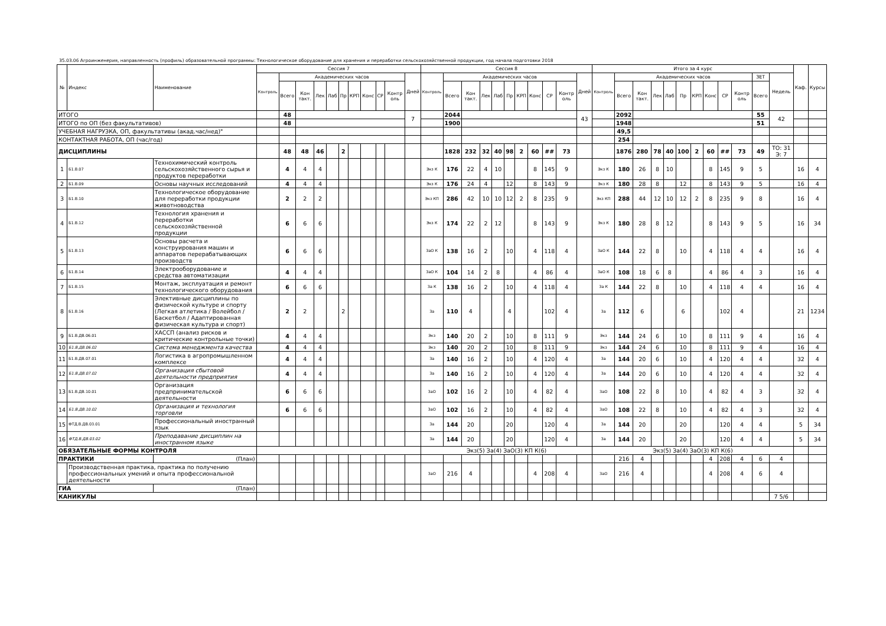35.03.06 Агроинженерия, направленность (профиль) образовательной программы: Технологическое оборудование для хранения и переработки сельскохозяйственной продукции, год начала подготовки 2018
| № | Индекс | Наименование | Сессия 7 | | | | | | | | | | | Сессия 8 | | | | | | | | | | | Итого за 4 курс | | | | | | | | | | | | Каф. | Курсы |
| --- | --- | --- | --- | --- | --- | --- | --- | --- | --- | --- | --- | --- | --- | --- | --- | --- | --- | --- | --- | --- | --- | --- | --- | --- | --- | --- | --- | --- | --- | --- | --- | --- | --- | --- | --- | --- | --- | --- |
| | | | Контроль | Академических часов | | | | | | | | | Дней | Контроль | Академических часов | | | | | | | | | Дней | Контроль | Академических часов | | | | | | | | | ЗЕТ | Недель | | |
| | | | | Всего | Кон такт. | Лек | Лаб | Пр | КРП | Конс | СР | Контр оль | | | Всего | Кон такт. | Лек | Лаб | Пр | КРП | Конс | СР | Контр оль | | | Всего | Кон такт. | Лек | Лаб | Пр | КРП | Конс | СР | Контр оль | Всего | | | |
| ИТОГО | | | | 48 | | | | | | | | | 7 | | 2044 | | | | | | | | | 43 | | 2092 | | | | | | | | | 55 | 42 | | |
| ИТОГО по ОП (без факультативов) | | | | 48 | | | | | | | | | | | 1900 | | | | | | | | | | | 1948 | | | | | | | | | 51 | | | |
| УЧЕБНАЯ НАГРУЗКА, ОП, факультативы (акад.час/нед)" | | | | | | | | | | | | | | | | | | | | | | | | | | 49,5 | | | | | | | | | | | | |
| КОНТАКТНАЯ РАБОТА, ОП (час/год) | | | | | | | | | | | | | | | | | | | | | | | | | | 254 | | | | | | | | | | | | |
| ДИСЦИПЛИНЫ | | | | 48 | 48 | 46 | | 2 | | | | | | | 1828 | 232 | 32 | 40 | 98 | 2 | 60 | ## | 73 | | | 1876 | 280 | 78 | 40 | 100 | 2 | 60 | ## | 73 | 49 | ТО: 31 Э: 7 | | |
| 1 | Б1.В.07 | Технохимический контроль сельскохозяйственного сырья и продуктов переработки | | 4 | 4 | 4 | | | | | | | | Экз К | 176 | 22 | 4 | 10 | | | 8 | 145 | 9 | | Экз К | 180 | 26 | 8 | 10 | | | 8 | 145 | 9 | 5 | | 16 | 4 |
| 2 | Б1.В.09 | Основы научных исследований | | 4 | 4 | 4 | | | | | | | | Экз К | 176 | 24 | 4 | | 12 | | 8 | 143 | 9 | | Экз К | 180 | 28 | 8 | | 12 | | 8 | 143 | 9 | 5 | | 16 | 4 |
| 3 | Б1.В.10 | Технологическое оборудование для переработки продукции животноводства | | 2 | 2 | 2 | | | | | | | | Экз КП | 286 | 42 | 10 | 10 | 12 | 2 | 8 | 235 | 9 | | Экз КП | 288 | 44 | 12 | 10 | 12 | 2 | 8 | 235 | 9 | 8 | | 16 | 4 |
| 4 | Б1.В.12 | Технология хранения и переработки сельскохозяйственной продукции | | 6 | 6 | 6 | | | | | | | | Экз К | 174 | 22 | 2 | 12 | | | 8 | 143 | 9 | | Экз К | 180 | 28 | 8 | 12 | | | 8 | 143 | 9 | 5 | | 16 | 34 |
| 5 | Б1.В.13 | Основы расчета и конструирования машин и аппаратов перерабатывающих производств | | 6 | 6 | 6 | | | | | | | | ЗаО К | 138 | 16 | 2 | | 10 | | 4 | 118 | 4 | | ЗаО К | 144 | 22 | 8 | | 10 | | 4 | 118 | 4 | 4 | | 16 | 4 |
| 6 | Б1.В.14 | Электрооборудование и средства автоматизации | | 4 | 4 | 4 | | | | | | | | ЗаО К | 104 | 14 | 2 | 8 | | | 4 | 86 | 4 | | ЗаО К | 108 | 18 | 6 | 8 | | | 4 | 86 | 4 | 3 | | 16 | 4 |
| 7 | Б1.В.15 | Монтаж, эксплуатация и ремонт технологического оборудования | | 6 | 6 | 6 | | | | | | | | За К | 138 | 16 | 2 | | 10 | | 4 | 118 | 4 | | За К | 144 | 22 | 8 | | 10 | | 4 | 118 | 4 | 4 | | 16 | 4 |
| 8 | Б1.В.16 | Элективные дисциплины по физической культуре и спорту (Легкая атлетика / Волейбол / Баскетбол / Адаптированная физическая культура и спорт) | | 2 | 2 | | | 2 | | | | | | За | 110 | 4 | | | 4 | | | 102 | 4 | | За | 112 | 6 | | | 6 | | | 102 | 4 | | | 21 | 1234 |
| 9 | Б1.В.ДВ.06.01 | ХАССП (анализ рисков и критические контрольные точки) | | 4 | 4 | 4 | | | | | | | | Экз | 140 | 20 | 2 | | 10 | | 8 | 111 | 9 | | Экз | 144 | 24 | 6 | | 10 | | 8 | 111 | 9 | 4 | | 16 | 4 |
| 10 | Б1.В.ДВ.06.02 | Система менеджмента качества | | 4 | 4 | 4 | | | | | | | | Экз | 140 | 20 | 2 | | 10 | | 8 | 111 | 9 | | Экз | 144 | 24 | 6 | | 10 | | 8 | 111 | 9 | 4 | | 16 | 4 |
| 11 | Б1.В.ДВ.07.01 | Логистика в агропромышленном комплексе | | 4 | 4 | 4 | | | | | | | | За | 140 | 16 | 2 | | 10 | | 4 | 120 | 4 | | За | 144 | 20 | 6 | | 10 | | 4 | 120 | 4 | 4 | | 32 | 4 |
| 12 | Б1.В.ДВ.07.02 | Организация сбытовой деятельности предприятия | | 4 | 4 | 4 | | | | | | | | За | 140 | 16 | 2 | | 10 | | 4 | 120 | 4 | | За | 144 | 20 | 6 | | 10 | | 4 | 120 | 4 | 4 | | 32 | 4 |
| 13 | Б1.В.ДВ.10.01 | Организация предпринимательской деятельности | | 6 | 6 | 6 | | | | | | | | ЗаО | 102 | 16 | 2 | | 10 | | 4 | 82 | 4 | | ЗаО | 108 | 22 | 8 | | 10 | | 4 | 82 | 4 | 3 | | 32 | 4 |
| 14 | Б1.В.ДВ.10.02 | Организация и технология торговли | | 6 | 6 | 6 | | | | | | | | ЗаО | 102 | 16 | 2 | | 10 | | 4 | 82 | 4 | | ЗаО | 108 | 22 | 8 | | 10 | | 4 | 82 | 4 | 3 | | 32 | 4 |
| 15 | ФТД.В.ДВ.03.01 | Профессиональный иностранный язык | | | | | | | | | | | | За | 144 | 20 | | | 20 | | | 120 | 4 | | За | 144 | 20 | | | 20 | | | 120 | 4 | 4 | | 5 | 34 |
| 16 | ФТД.В.ДВ.03.02 | Преподавание дисциплин на иностранном языке | | | | | | | | | | | | За | 144 | 20 | | | 20 | | | 120 | 4 | | За | 144 | 20 | | | 20 | | | 120 | 4 | 4 | | 5 | 34 |
| ОБЯЗАТЕЛЬНЫЕ ФОРМЫ КОНТРОЛЯ | | | | | | | | | | | | | | Экз(5) За(4) ЗаО(3) КП К(6) | | | | | | | | | | | Экз(5) За(4) ЗаО(3) КП К(6) | | | | | | | | | | | | | |
| ПРАКТИКИ | | (План) | | | | | | | | | | | | | | | | | | | | | | | | 216 | 4 | | | | | 4 | 208 | 4 | 6 | 4 | | |
| | Производственная практика, практика по получению профессиональных умений и опыта профессиональной деятельности | | | | | | | | | | | | | ЗаО | 216 | 4 | | | | | 4 | 208 | 4 | | ЗаО | 216 | 4 | | | | | 4 | 208 | 4 | 6 | 4 | | |
| ГИА | | (План) | | | | | | | | | | | | | | | | | | | | | | | | | | | | | | | | | | | | |
| КАНИКУЛЫ | | | | | | | | | | | | | | | | | | | | | | | | | | | | | | | | | | | | 7 5/6 | | |